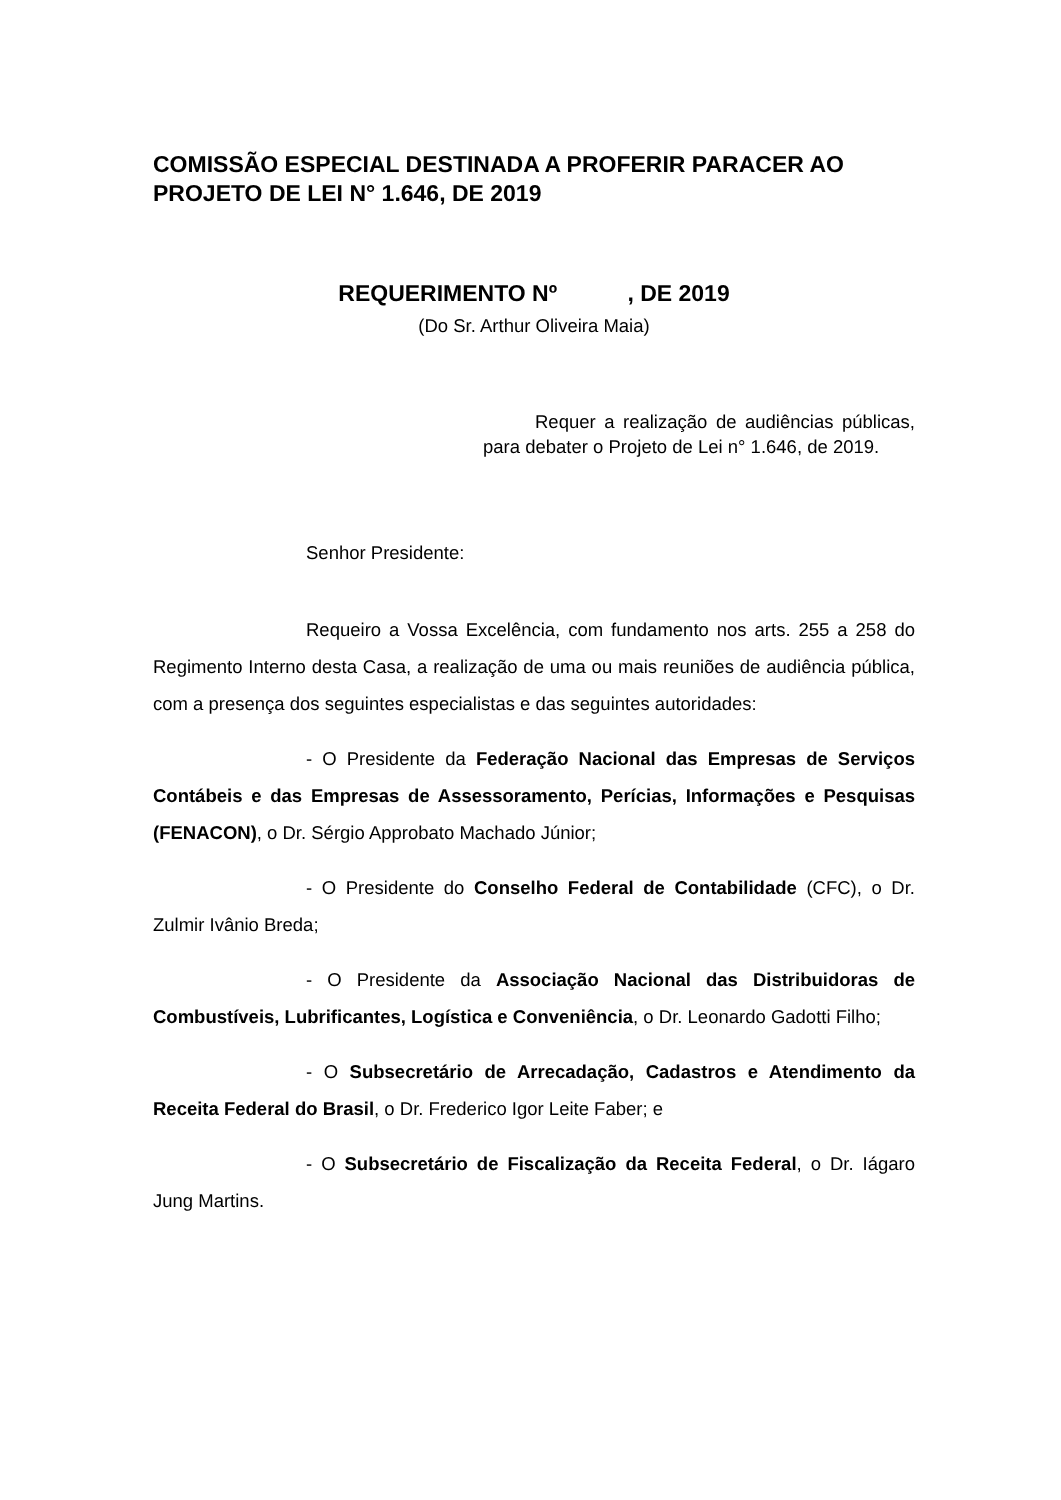COMISSÃO ESPECIAL DESTINADA A PROFERIR PARACER AO PROJETO DE LEI N° 1.646, DE 2019
REQUERIMENTO Nº , DE 2019
(Do Sr. Arthur Oliveira Maia)
Requer a realização de audiências públicas, para debater o Projeto de Lei n° 1.646, de 2019.
Senhor Presidente:
Requeiro a Vossa Excelência, com fundamento nos arts. 255 a 258 do Regimento Interno desta Casa, a realização de uma ou mais reuniões de audiência pública, com a presença dos seguintes especialistas e das seguintes autoridades:
- O Presidente da Federação Nacional das Empresas de Serviços Contábeis e das Empresas de Assessoramento, Perícias, Informações e Pesquisas (FENACON), o Dr. Sérgio Approbato Machado Júnior;
- O Presidente do Conselho Federal de Contabilidade (CFC), o Dr. Zulmir Ivânio Breda;
- O Presidente da Associação Nacional das Distribuidoras de Combustíveis, Lubrificantes, Logística e Conveniência, o Dr. Leonardo Gadotti Filho;
- O Subsecretário de Arrecadação, Cadastros e Atendimento da Receita Federal do Brasil, o Dr. Frederico Igor Leite Faber; e
- O Subsecretário de Fiscalização da Receita Federal, o Dr. Iágaro Jung Martins.